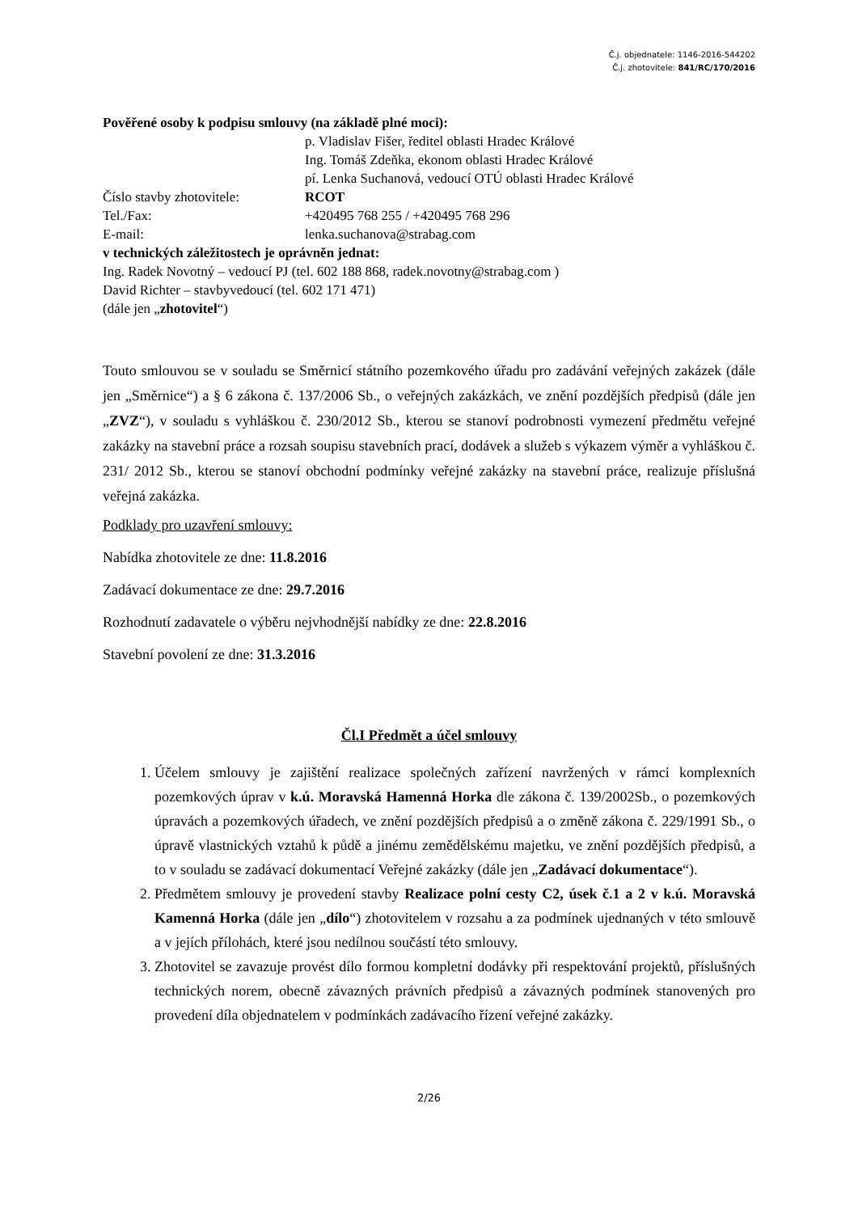Č.j. objednatele: 1146-2016-544202
Č.j. zhotovitele: 841/RC/170/2016
Pověřené osoby k podpisu smlouvy (na základě plné moci):
p. Vladislav Fišer, ředitel oblasti Hradec Králové
Ing. Tomáš Zdeňka, ekonom oblasti Hradec Králové
pí. Lenka Suchanová, vedoucí OTÚ oblasti Hradec Králové
Číslo stavby zhotovitele: RCOT
Tel./Fax: +420495 768 255 / +420495 768 296
E-mail: lenka.suchanova@strabag.com
v technických záležitostech je oprávněn jednat:
Ing. Radek Novotný – vedoucí PJ (tel. 602 188 868, radek.novotny@strabag.com )
David Richter – stavbyvedoucí (tel. 602 171 471)
(dále jen „zhotovitel“)
Touto smlouvou se v souladu se Směrnicí státního pozemkového úřadu pro zadávání veřejných zakázek (dále jen „Směrnice“) a § 6 zákona č. 137/2006 Sb., o veřejných zakázkách, ve znění pozdějších předpisů (dále jen „ZVZ“), v souladu s vyhláškou č. 230/2012 Sb., kterou se stanoví podrobnosti vymezení předmětu veřejné zakázky na stavební práce a rozsah soupisu stavebních prací, dodávek a služeb s výkazem výměr a vyhláškou č. 231/ 2012 Sb., kterou se stanoví obchodní podmínky veřejné zakázky na stavební práce, realizuje příslušná veřejná zakázka.
Podklady pro uzavření smlouvy:
Nabídka zhotovitele ze dne: 11.8.2016
Zadávací dokumentace ze dne: 29.7.2016
Rozhodnutí zadavatele o výběru nejvhodnější nabídky ze dne: 22.8.2016
Stavební povolení ze dne: 31.3.2016
Čl.I Předmět a účel smlouvy
1. Účelem smlouvy je zajištění realizace společných zařízení navržených v rámci komplexních pozemkových úprav v k.ú. Moravská Hamenná Horka dle zákona č. 139/2002Sb., o pozemkových úpravách a pozemkových úřadech, ve znění pozdějších předpisů a o změně zákona č. 229/1991 Sb., o úpravě vlastnických vztahů k půdě a jinému zemědělskému majetku, ve znění pozdějších předpisů, a to v souladu se zadávací dokumentací Veřejné zakázky (dále jen „Zadávací dokumentace“).
2. Předmětem smlouvy je provedení stavby Realizace polní cesty C2, úsek č.1 a 2 v k.ú. Moravská Kamenná Horka (dále jen „dílo“) zhotovitelem v rozsahu a za podmínek ujednaných v této smlouvě a v jejích přílohách, které jsou nedílnou součástí této smlouvy.
3. Zhotovitel se zavazuje provést dílo formou kompletní dodávky při respektování projektů, příslušných technických norem, obecně závazných právních předpisů a závazných podmínek stanovených pro provedení díla objednatelem v podmínkách zadávacího řízení veřejné zakázky.
2/26